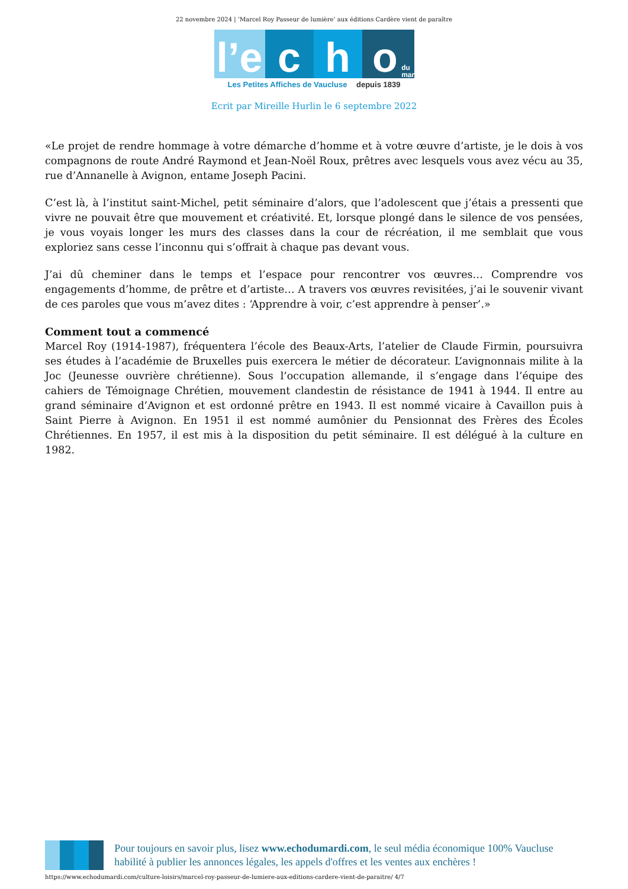22 novembre 2024 | ‘Marcel Roy Passeur de lumière’ aux éditions Cardère vient de paraître
l’e
c
h
o
du mardi
Les Petites Affiches de Vaucluse depuis 1839
Ecrit par Mireille Hurlin le 6 septembre 2022
«Le projet de rendre hommage à votre démarche d’homme et à votre œuvre d’artiste, je le dois à vos compagnons de route André Raymond et Jean-Noël Roux, prêtres avec lesquels vous avez vécu au 35, rue d’Annanelle à Avignon, entame Joseph Pacini.
C’est là, à l’institut saint-Michel, petit séminaire d’alors, que l’adolescent que j’étais a pressenti que vivre ne pouvait être que mouvement et créativité. Et, lorsque plongé dans le silence de vos pensées, je vous voyais longer les murs des classes dans la cour de récréation, il me semblait que vous exploriez sans cesse l’inconnu qui s’offrait à chaque pas devant vous.
J’ai dû cheminer dans le temps et l’espace pour rencontrer vos œuvres… Comprendre vos engagements d’homme, de prêtre et d’artiste… A travers vos œuvres revisitées, j’ai le souvenir vivant de ces paroles que vous m’avez dites : ‘Apprendre à voir, c’est apprendre à penser’.»
Comment tout a commencé
Marcel Roy (1914-1987), fréquentera l’école des Beaux-Arts, l’atelier de Claude Firmin, poursuivra ses études à l’académie de Bruxelles puis exercera le métier de décorateur. L’avignonnais milite à la Joc (Jeunesse ouvrière chrétienne). Sous l’occupation allemande, il s’engage dans l’équipe des cahiers de Témoignage Chrétien, mouvement clandestin de résistance de 1941 à 1944. Il entre au grand séminaire d’Avignon et est ordonné prêtre en 1943. Il est nommé vicaire à Cavaillon puis à Saint Pierre à Avignon. En 1951 il est nommé aumônier du Pensionnat des Frères des Écoles Chrétiennes. En 1957, il est mis à la disposition du petit séminaire. Il est délégué à la culture en 1982.
Pour toujours en savoir plus, lisez www.echodumardi.com, le seul média économique 100% Vaucluse habilité à publier les annonces légales, les appels d'offres et les ventes aux enchères !
https://www.echodumardi.com/culture-loisirs/marcel-roy-passeur-de-lumiere-aux-editions-cardere-vient-de-paraitre/ 4/7